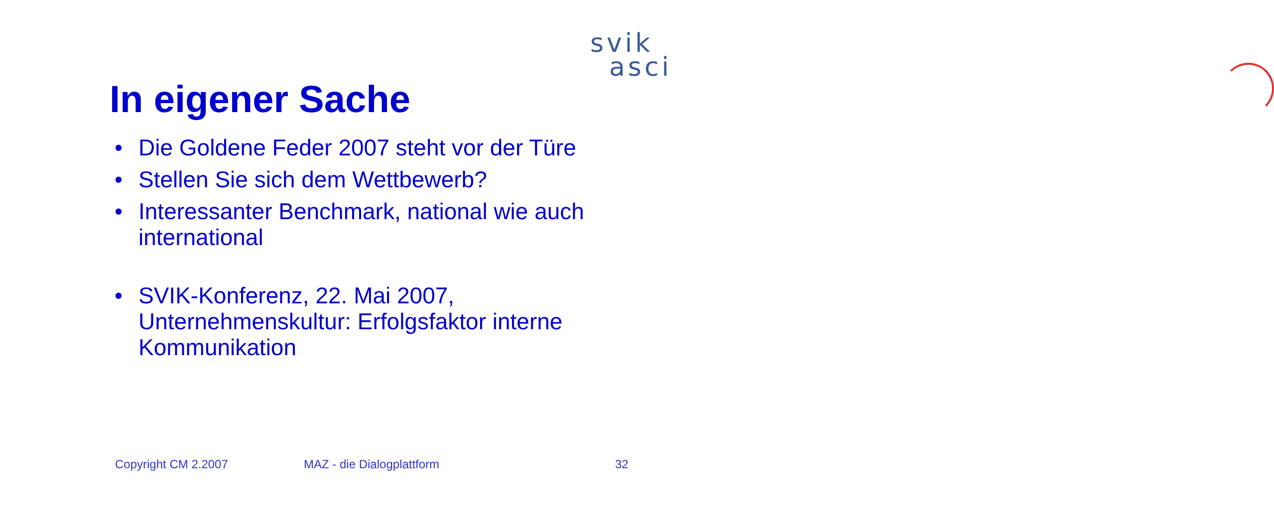svik
asci
In eigener Sache
• Die Goldene Feder 2007 steht vor der Türe
• Stellen Sie sich dem Wettbewerb?
• Interessanter Benchmark, national wie auch international
• SVIK-Konferenz, 22. Mai 2007, Unternehmenskultur: Erfolgsfaktor interne Kommunikation
Copyright CM 2.2007 MAZ - die Dialogplattform 32